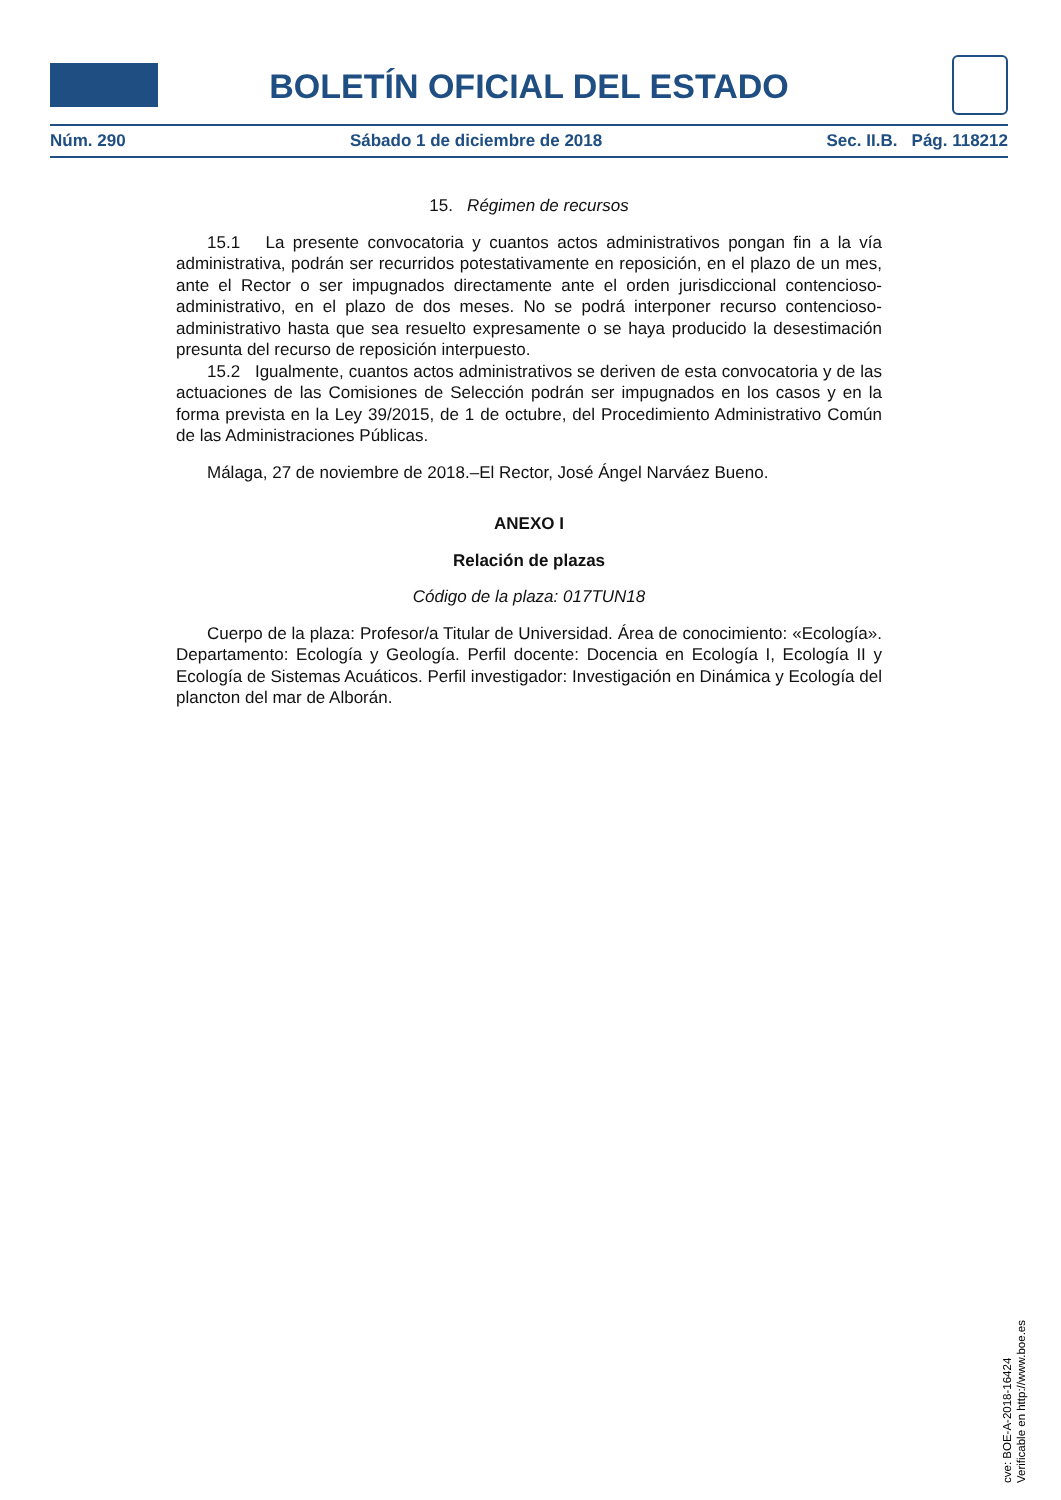BOLETÍN OFICIAL DEL ESTADO
Núm. 290 Sábado 1 de diciembre de 2018 Sec. II.B. Pág. 118212
15. Régimen de recursos
15.1 La presente convocatoria y cuantos actos administrativos pongan fin a la vía administrativa, podrán ser recurridos potestativamente en reposición, en el plazo de un mes, ante el Rector o ser impugnados directamente ante el orden jurisdiccional contencioso-administrativo, en el plazo de dos meses. No se podrá interponer recurso contencioso-administrativo hasta que sea resuelto expresamente o se haya producido la desestimación presunta del recurso de reposición interpuesto.
15.2 Igualmente, cuantos actos administrativos se deriven de esta convocatoria y de las actuaciones de las Comisiones de Selección podrán ser impugnados en los casos y en la forma prevista en la Ley 39/2015, de 1 de octubre, del Procedimiento Administrativo Común de las Administraciones Públicas.
Málaga, 27 de noviembre de 2018.–El Rector, José Ángel Narváez Bueno.
ANEXO I
Relación de plazas
Código de la plaza: 017TUN18
Cuerpo de la plaza: Profesor/a Titular de Universidad. Área de conocimiento: «Ecología». Departamento: Ecología y Geología. Perfil docente: Docencia en Ecología I, Ecología II y Ecología de Sistemas Acuáticos. Perfil investigador: Investigación en Dinámica y Ecología del plancton del mar de Alborán.
cve: BOE-A-2018-16424
Verificable en http://www.boe.es